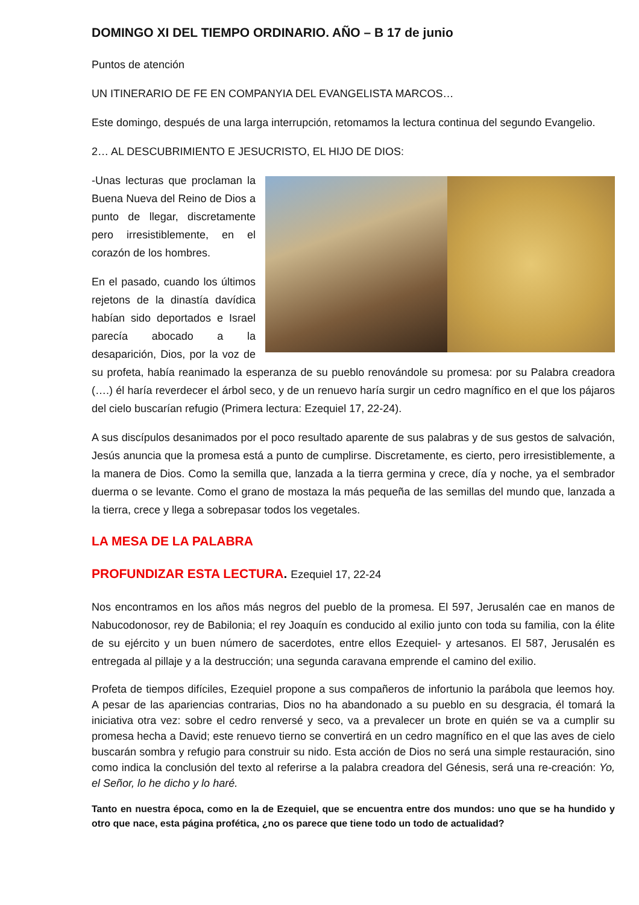DOMINGO XI DEL TIEMPO ORDINARIO. AÑO – B 17 de junio
Puntos de atención
UN ITINERARIO DE FE EN COMPANYIA DEL EVANGELISTA MARCOS…
Este domingo, después de una larga interrupción, retomamos la lectura continua del segundo Evangelio.
2… AL DESCUBRIMIENTO E JESUCRISTO, EL HIJO DE DIOS:
-Unas lecturas que proclaman la Buena Nueva del Reino de Dios a punto de llegar, discretamente pero irresistiblemente, en el corazón de los hombres.
En el pasado, cuando los últimos rejetons de la dinastía davídica habían sido deportados e Israel parecía abocado a la desaparición, Dios, por la voz de su profeta, había reanimado la esperanza de su pueblo renovándole su promesa: por su Palabra creadora (….) él haría reverdecer el árbol seco, y de un renuevo haría surgir un cedro magnífico en el que los pájaros del cielo buscarían refugio (Primera lectura: Ezequiel 17, 22-24).
A sus discípulos desanimados por el poco resultado aparente de sus palabras y de sus gestos de salvación, Jesús anuncia que la promesa está a punto de cumplirse. Discretamente, es cierto, pero irresistiblemente, a la manera de Dios. Como la semilla que, lanzada a la tierra germina y crece, día y noche, ya el sembrador duerma o se levante. Como el grano de mostaza la más pequeña de las semillas del mundo que, lanzada a la tierra, crece y llega a sobrepasar todos los vegetales.
LA MESA DE LA PALABRA
PROFUNDIZAR ESTA LECTURA. Ezequiel 17, 22-24
Nos encontramos en los años más negros del pueblo de la promesa. El 597, Jerusalén cae en manos de Nabucodonosor, rey de Babilonia; el rey Joaquín es conducido al exilio junto con toda su familia, con la élite de su ejército y un buen número de sacerdotes, entre ellos Ezequiel- y artesanos. El 587, Jerusalén es entregada al pillaje y a la destrucción; una segunda caravana emprende el camino del exilio.
Profeta de tiempos difíciles, Ezequiel propone a sus compañeros de infortunio la parábola que leemos hoy. A pesar de las apariencias contrarias, Dios no ha abandonado a su pueblo en su desgracia, él tomará la iniciativa otra vez: sobre el cedro renversé y seco, va a prevalecer un brote en quién se va a cumplir su promesa hecha a David; este renuevo tierno se convertirá en un cedro magnífico en el que las aves de cielo buscarán sombra y refugio para construir su nido. Esta acción de Dios no será una simple restauración, sino como indica la conclusión del texto al referirse a la palabra creadora del Génesis, será una re-creación: Yo, el Señor, lo he dicho y lo haré.
Tanto en nuestra época, como en la de Ezequiel, que se encuentra entre dos mundos: uno que se ha hundido y otro que nace, esta página profética, ¿no os parece que tiene todo un todo de actualidad?